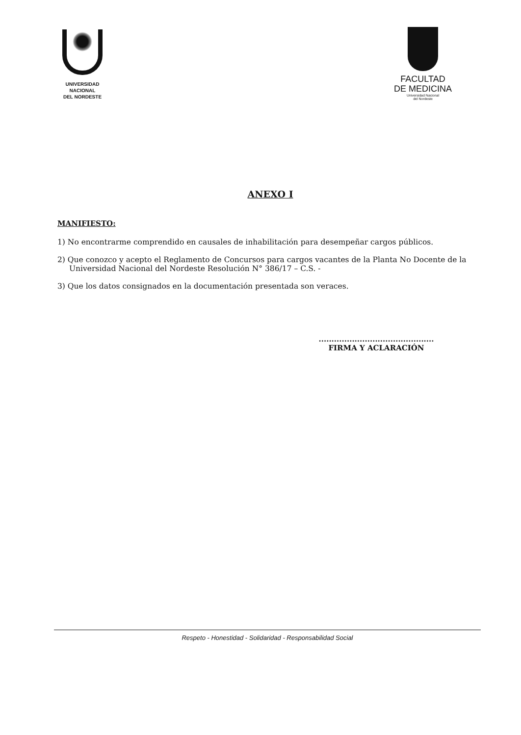UNIVERSIDAD
NACIONAL
DEL NORDESTE
FACULTAD
DE MEDICINA
Universidad Nacional
del Nordeste
ANEXO I
MANIFIESTO:
1) No encontrarme comprendido en causales de inhabilitación para desempeñar cargos públicos.
2) Que conozco y acepto el Reglamento de Concursos para cargos vacantes de la Planta No Docente de la Universidad Nacional del Nordeste Resolución N° 386/17 – C.S. -
3) Que los datos consignados en la documentación presentada son veraces.
.............................................
FIRMA Y ACLARACIÓN
Respeto - Honestidad - Solidaridad - Responsabilidad Social